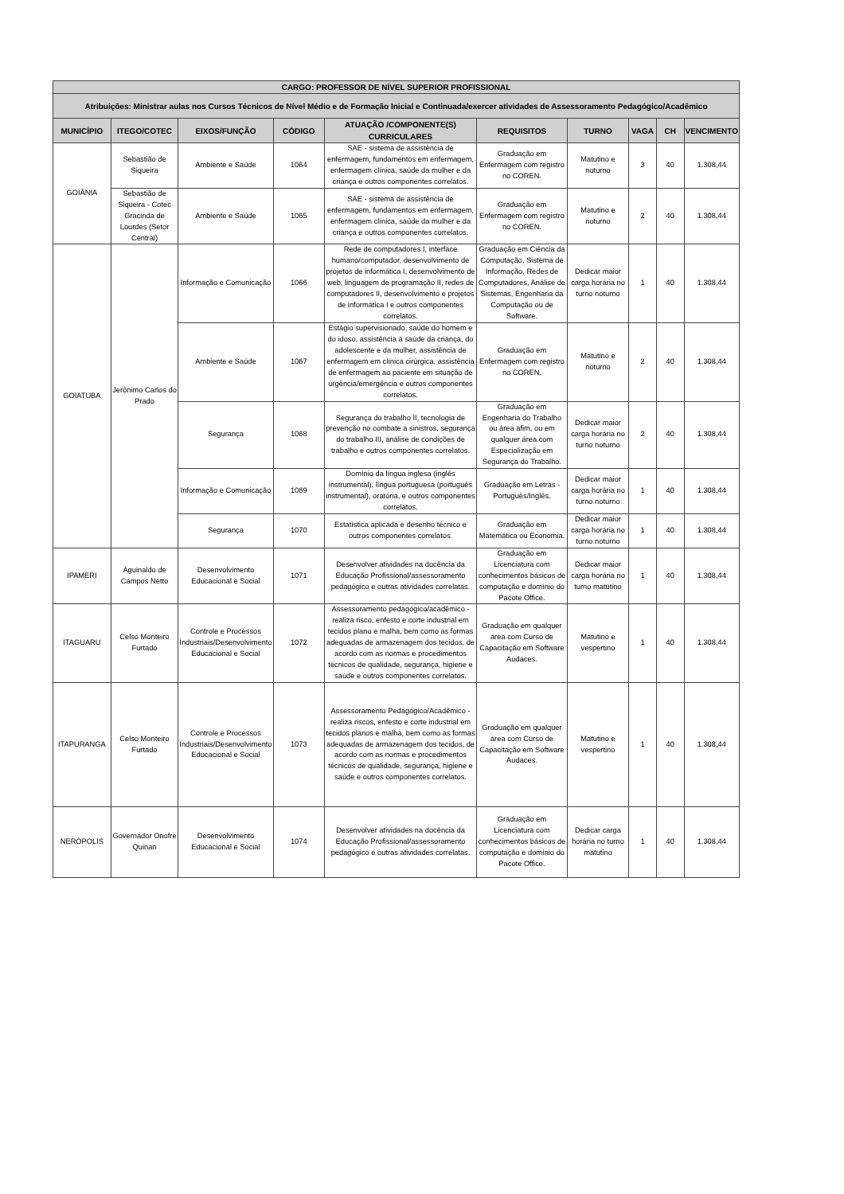| CARGO: PROFESSOR DE NÍVEL SUPERIOR PROFISSIONAL | | | | | | | | | |
| --- | --- | --- | --- | --- | --- | --- | --- | --- | --- |
| Atribuições: Ministrar aulas nos Cursos Técnicos de Nível Médio e de Formação Inicial e Continuada/exercer atividades de Assessoramento Pedagógico/Acadêmico | | | | | | | | | |
| MUNICÍPIO | ITEGO/COTEC | EIXOS/FUNÇÃO | CÓDIGO | ATUAÇÃO /COMPONENTE(S) CURRICULARES | REQUISITOS | TURNO | VAGA | CH | VENCIMENTO |
| GOIÂNIA | Sebastião de Siqueira | Ambiente e Saúde | 1064 | SAE - sistema de assistência de enfermagem, fundamentos em enfermagem, enfermagem clínica, saúde da mulher e da criança e outros componentes correlatos. | Graduação em Enfermagem com registro no COREN. | Matutino e noturno | 3 | 40 | 1.308,44 |
| | Sebastião de Siqueira - Cotec Gracinda de Lourdes (Setor Central) | Ambiente e Saúde | 1065 | SAE - sistema de assistência de enfermagem, fundamentos em enfermagem, enfermagem clínica, saúde da mulher e da criança e outros componentes correlatos. | Graduação em Enfermagem com registro no COREN. | Matutino e noturno | 2 | 40 | 1.308,44 |
| GOIATUBA | Jerônimo Carlos do Prado | Informação e Comunicação | 1066 | Rede de computadores I, interface humano/computador, desenvolvimento de projetos de informática I, desenvolvimento de web, linguagem de programação II, redes de computadores II, desenvolvimento e projetos de informática I e outros componentes correlatos. | Graduação em Ciência da Computação, Sistema de Informação, Redes de Computadores, Análise de Sistemas, Engenharia da Computação ou de Software. | Dedicar maior carga horária no turno noturno | 1 | 40 | 1.308,44 |
| | | Ambiente e Saúde | 1067 | Estágio supervisionado, saúde do homem e do idoso, assistência à saúde da criança, do adolescente e da mulher, assistência de enfermagem em clínica cirúrgica, assistência de enfermagem ao paciente em situação de urgência/emergência e outros componentes correlatos. | Graduação em Enfermagem com registro no COREN. | Matutino e noturno | 2 | 40 | 1.308,44 |
| | | Segurança | 1068 | Segurança do trabalho II, tecnologia de prevenção no combate a sinistros, segurança do trabalho III, análise de condições de trabalho e outros componentes correlatos. | Graduação em Engenharia do Trabalho ou área afim, ou em qualquer área com Especialização em Segurança do Trabalho. | Dedicar maior carga horária no turno noturno | 2 | 40 | 1.308,44 |
| | | Informação e Comunicação | 1069 | Domínio da língua inglesa (inglês instrumental), língua portuguesa (português instrumental), oratória, e outros componentes correlatos. | Graduação em Letras - Português/Inglês. | Dedicar maior carga horária no turno noturno | 1 | 40 | 1.308,44 |
| | | Segurança | 1070 | Estatística aplicada e desenho técnico e outros componentes correlatos. | Graduação em Matemática ou Economia. | Dedicar maior carga horária no turno noturno | 1 | 40 | 1.308,44 |
| IPAMERI | Aguinaldo de Campos Netto | Desenvolvimento Educacional e Social | 1071 | Desenvolver atividades na docência da Educação Profissional/assessoramento pedagógico e outras atividades correlatas. | Graduação em Licenciatura com conhecimentos básicos de computação e domínio do Pacote Office. | Dedicar maior carga horária no turno matutino | 1 | 40 | 1.308,44 |
| ITAGUARU | Celso Monteiro Furtado | Controle e Processos Industriais/Desenvolvimento Educacional e Social | 1072 | Assessoramento pedagógico/acadêmico - realiza risco, enfesto e corte industrial em tecidos plano e malha, bem como as formas adequadas de armazenagem dos tecidos, de acordo com as normas e procedimentos técnicos de qualidade, segurança, higiene e saúde e outros componentes correlatos. | Graduação em qualquer área com Curso de Capacitação em Software Audaces. | Matutino e vespertino | 1 | 40 | 1.308,44 |
| ITAPURANGA | Celso Monteiro Furtado | Controle e Processos Industriais/Desenvolvimento Educacional e Social | 1073 | Assessoramento Pedagógico/Acadêmico - realiza riscos, enfesto e corte industrial em tecidos planos e malha, bem como as formas adequadas de armazenagem dos tecidos, de acordo com as normas e procedimentos técnicos de qualidade, segurança, higiene e saúde e outros componentes correlatos. | Graduação em qualquer área com Curso de Capacitação em Software Audaces. | Matutino e vespertino | 1 | 40 | 1.308,44 |
| NERÓPOLIS | Governador Onofre Quinan | Desenvolvimento Educacional e Social | 1074 | Desenvolver atividades na docência da Educação Profissional/assessoramento pedagógico e outras atividades correlatas. | Graduação em Licenciatura com conhecimentos básicos de computação e domínio do Pacote Office. | Dedicar carga horária no turno matutino | 1 | 40 | 1.308,44 |